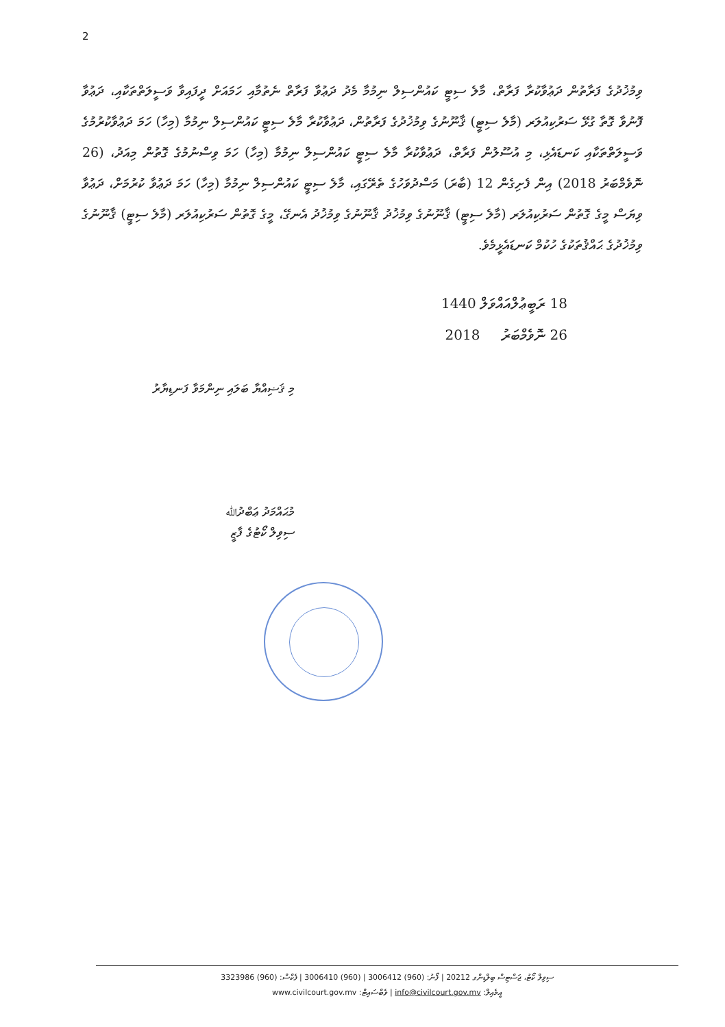2
ވިމުޚުދުގެ ފަރާތުން ދަޢުވާކުރާ ފަރާތް، މާލެ ސިޓީ ކައުންސިލް ނިމުމާ މެދު ދަޢުވާ ފަރާތް ނެތުމާއި ހަމައަށް ދީފައިވާ ވަސީލަތްތަކާއި، ދަޢުވާ ފޮނުވާ ގޮތާ ގުޅޭ ސަރުކިއުލަރ (މާލެ ސިޓީ) ޤާނޫނުގެ ވިމުޚުދުގެ ފަރާތުން، ދަޢުވާކުރާ މާލެ ސިޓީ ކައުންސިލް ނިމުމާ (މިހާ) ހަމަ ދަޢުވާކުރުމުގެ ވަސީލަތްތަކާއި ކަނޑައެޅި، މި އުސޫލުން ފަރާތް، ދަޢުވާކުރާ މާލެ ސިޓީ ކައުންސިލް ނިމުމާ (މިހާ) ހަމަ ވިސްނުމުގެ ގޮތުން މިއަދު، (26 ނޮވެމްބަރު 2018) އިން ފެށިގެން 12 (ބާރަ) މަސްދުވަހުގެ ތެރޭގައި، މާލެ ސިޓީ ކައުންސިލް ނިމުމާ (މިހާ) ހަމަ ދަޢުވާ ކުރުމަށް، ދަޢުވާ ވިޔަސް މީގެ ގޮތުން ސަރުކިއުލަރ (މާލެ ސިޓީ) ޤާނޫނުގެ ވިމުޚުދު ޤާނޫނުގެ ވިމުޚުދު އެނގޭ، މީގެ ގޮތުން ސަރުކިއުލަރ (މާލެ ސިޓީ) ޤާނޫނުގެ ވިމުޚުދުގެ ޙައްޤުތަކުގެ ހުކުމް ކަނޑައެޅީމެވެ.
18 ރަބީޢުލްއައްވަލް 1440
26 ނޮވެމްބަރު 2018
މި ޤަޟިއްޔާ ބަލައި ނިންމަވާ ފަނޑިޔާރު
މުޙައްމަދު ޢަބްދުﷲ
ސިވިލް ކޯޓުގެ ފާޒީ
ސިވިލް ކޯޓު، ޖަސްޓިސް ބިލްޑިންގ 20212 | ފޯނު: (960) 3006412 | (960) 3006410 | ފެކްސް: (960) 3323986
އީމެއިލް: info@civilcourt.gov.mv | ވެބްސައިޓް: www.civilcourt.gov.mv